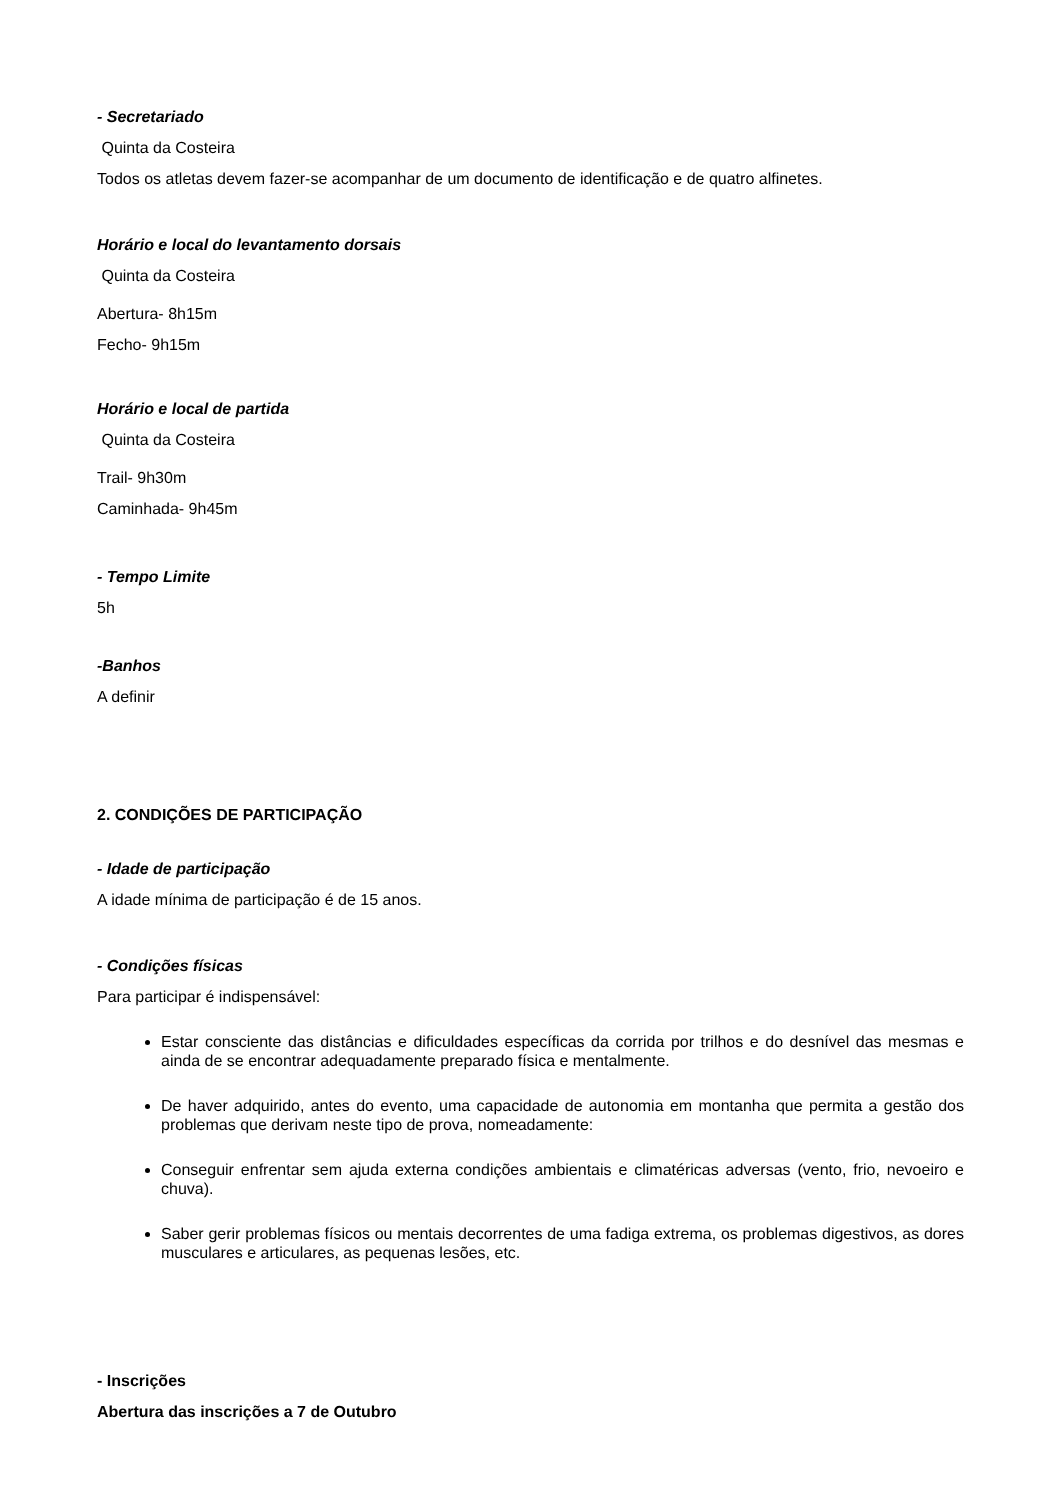- Secretariado
Quinta da Costeira
Todos os atletas devem fazer-se acompanhar de um documento de identificação e de quatro alfinetes.
Horário e local do levantamento dorsais
Quinta da Costeira
Abertura- 8h15m
Fecho- 9h15m
Horário e local de partida
Quinta da Costeira
Trail- 9h30m
Caminhada- 9h45m
- Tempo Limite
5h
-Banhos
A definir
2. CONDIÇÕES DE PARTICIPAÇÃO
- Idade de participação
A idade mínima de participação é de 15 anos.
- Condições físicas
Para participar é indispensável:
Estar consciente das distâncias e dificuldades específicas da corrida por trilhos e do desnível das mesmas e ainda de se encontrar adequadamente preparado física e mentalmente.
De haver adquirido, antes do evento, uma capacidade de autonomia em montanha que permita a gestão dos problemas que derivam neste tipo de prova, nomeadamente:
Conseguir enfrentar sem ajuda externa condições ambientais e climatéricas adversas (vento, frio, nevoeiro e chuva).
Saber gerir problemas físicos ou mentais decorrentes de uma fadiga extrema, os problemas digestivos, as dores musculares e articulares, as pequenas lesões, etc.
- Inscrições
Abertura das inscrições a 7 de Outubro